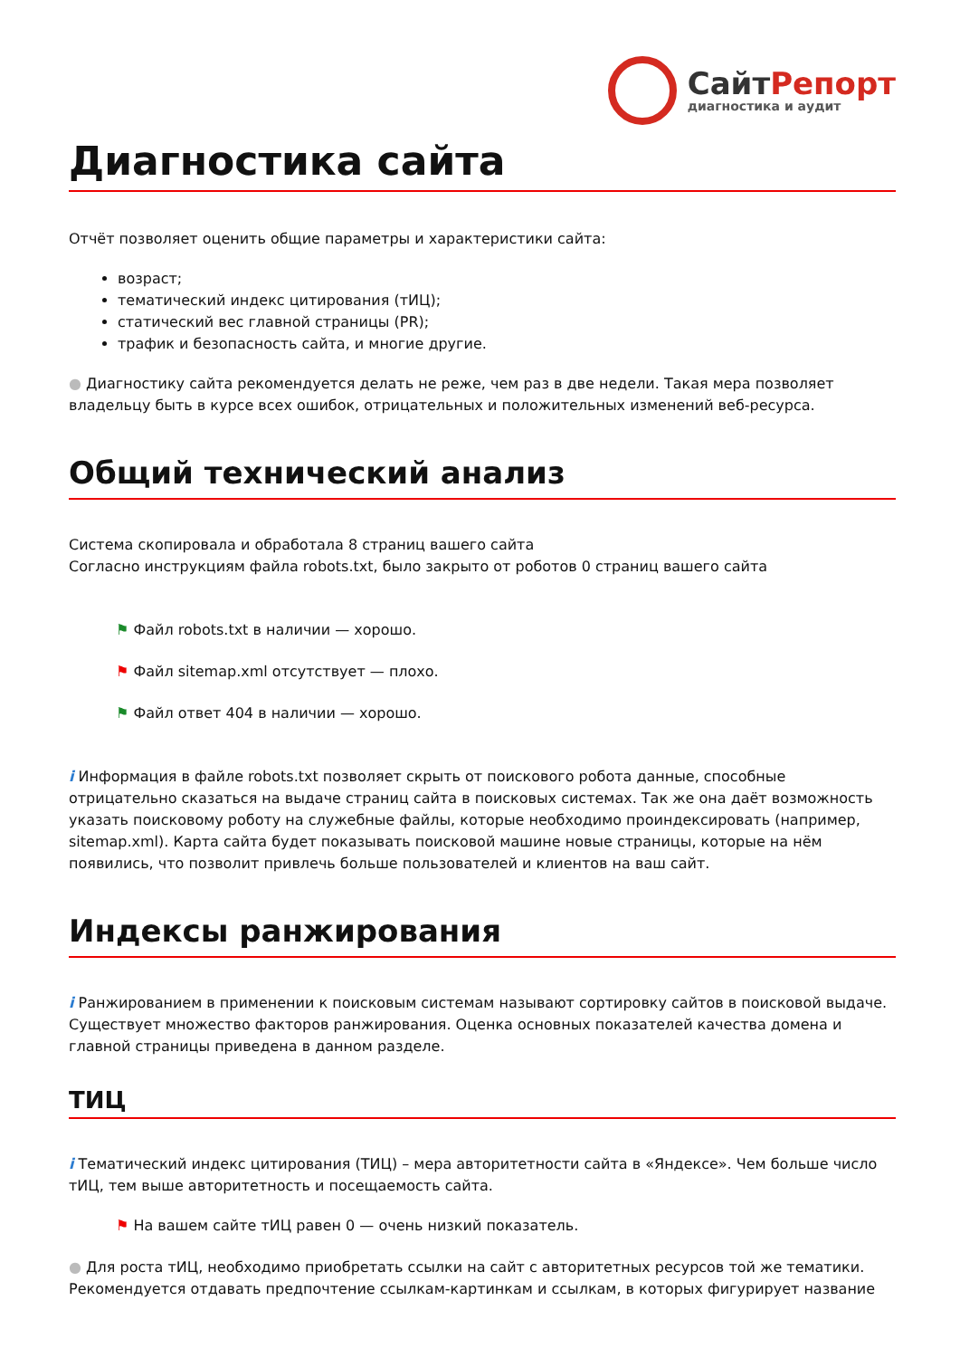СайтРепорт
диагностика и аудит
Диагностика сайта
Отчёт позволяет оценить общие параметры и характеристики сайта:
возраст;
тематический индекс цитирования (тИЦ);
статический вес главной страницы (PR);
трафик и безопасность сайта, и многие другие.
● Диагностику сайта рекомендуется делать не реже, чем раз в две недели. Такая мера позволяет владельцу быть в курсе всех ошибок, отрицательных и положительных изменений веб-ресурса.
Общий технический анализ
Система скопировала и обработала 8 страниц вашего сайта
Согласно инструкциям файла robots.txt, было закрыто от роботов 0 страниц вашего сайта
⚑ Файл robots.txt в наличии — хорошо.
⚑ Файл sitemap.xml отсутствует — плохо.
⚑ Файл ответ 404 в наличии — хорошо.
i Информация в файле robots.txt позволяет скрыть от поискового робота данные, способные отрицательно сказаться на выдаче страниц сайта в поисковых системах. Так же она даёт возможность указать поисковому роботу на служебные файлы, которые необходимо проиндексировать (например, sitemap.xml). Карта сайта будет показывать поисковой машине новые страницы, которые на нём появились, что позволит привлечь больше пользователей и клиентов на ваш сайт.
Индексы ранжирования
i Ранжированием в применении к поисковым системам называют сортировку сайтов в поисковой выдаче. Существует множество факторов ранжирования. Оценка основных показателей качества домена и главной страницы приведена в данном разделе.
ТИЦ
i Тематический индекс цитирования (ТИЦ) – мера авторитетности сайта в «Яндексе». Чем больше число тИЦ, тем выше авторитетность и посещаемость сайта.
⚑ На вашем сайте тИЦ равен 0 — очень низкий показатель.
● Для роста тИЦ, необходимо приобретать ссылки на сайт с авторитетных ресурсов той же тематики. Рекомендуется отдавать предпочтение ссылкам-картинкам и ссылкам, в которых фигурирует название